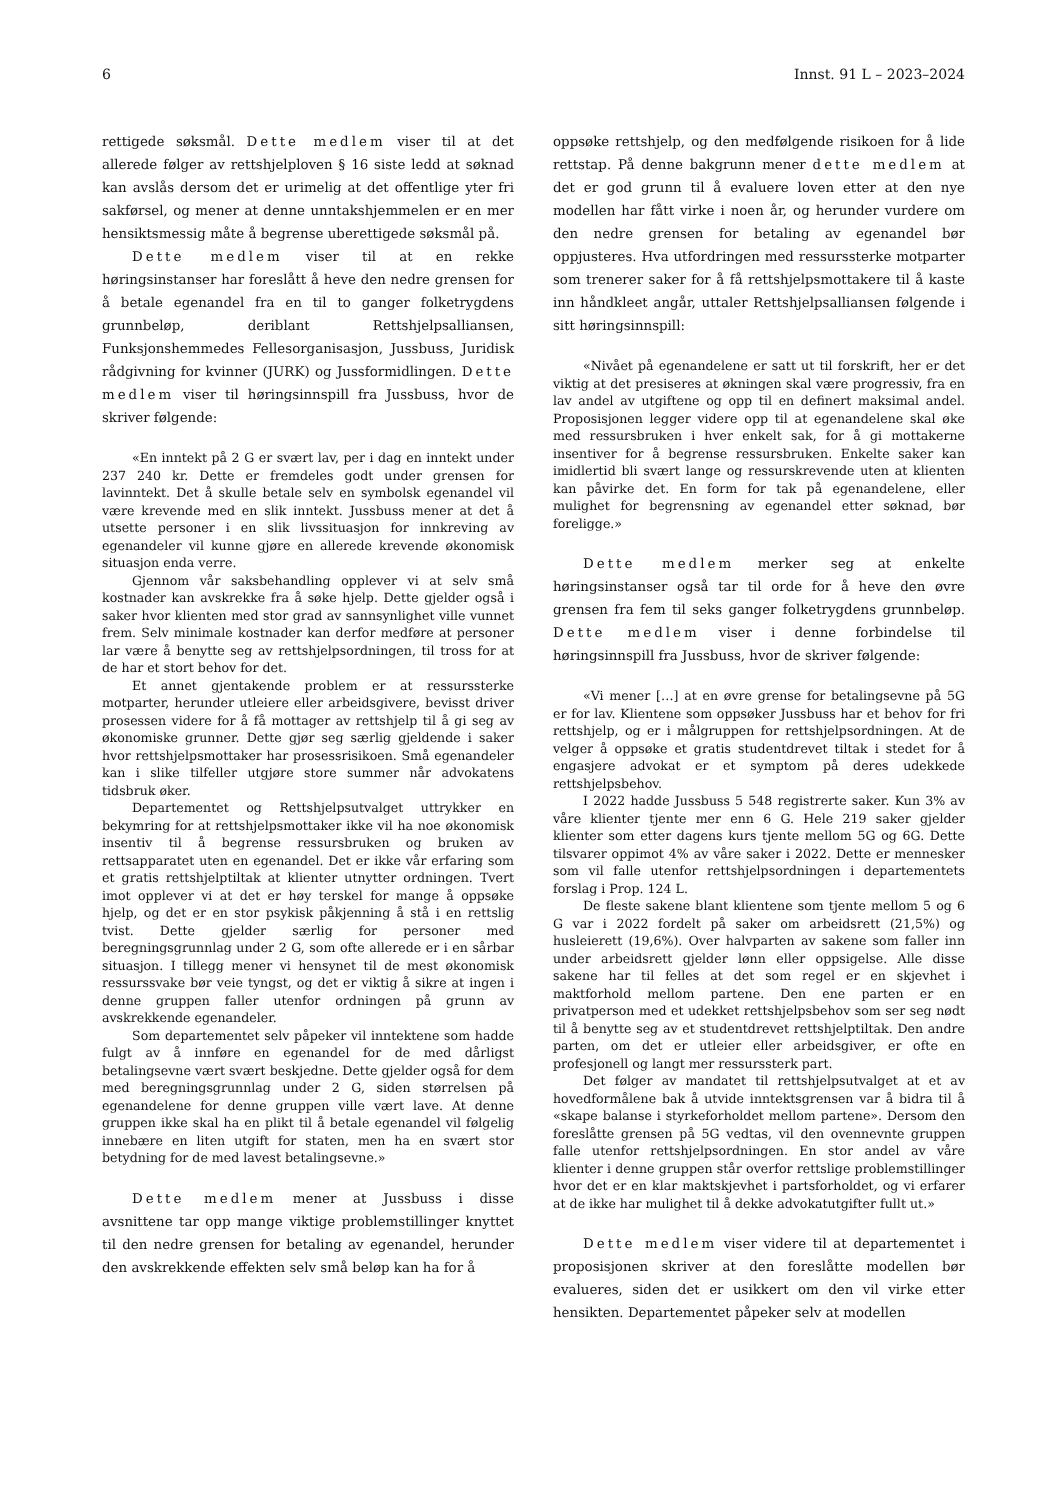6 Innst. 91 L – 2023–2024
rettigede søksmål. Dette medlem viser til at det allerede følger av rettshjelploven § 16 siste ledd at søknad kan avslås dersom det er urimelig at det offentlige yter fri sakførsel, og mener at denne unntakshjemmelen er en mer hensiktsmessig måte å begrense uberettigede søksmål på.
Dette medlem viser til at en rekke høringsinstanser har foreslått å heve den nedre grensen for å betale egenandel fra en til to ganger folketrygdens grunnbeløp, deriblant Rettshjelpsalliansen, Funksjonshemmedes Fellesorganisasjon, Jussbuss, Juridisk rådgivning for kvinner (JURK) og Jussformidlingen. Dette medlem viser til høringsinnspill fra Jussbuss, hvor de skriver følgende:
«En inntekt på 2 G er svært lav, per i dag en inntekt under 237 240 kr. Dette er fremdeles godt under grensen for lavinntekt. Det å skulle betale selv en symbolsk egenandel vil være krevende med en slik inntekt. Jussbuss mener at det å utsette personer i en slik livssituasjon for innkreving av egenandeler vil kunne gjøre en allerede krevende økonomisk situasjon enda verre.
Gjennom vår saksbehandling opplever vi at selv små kostnader kan avskrekke fra å søke hjelp. Dette gjelder også i saker hvor klienten med stor grad av sannsynlighet ville vunnet frem. Selv minimale kostnader kan derfor medføre at personer lar være å benytte seg av rettshjelpsordningen, til tross for at de har et stort behov for det.
Et annet gjentakende problem er at ressurssterke motparter, herunder utleiere eller arbeidsgivere, bevisst driver prosessen videre for å få mottager av rettshjelp til å gi seg av økonomiske grunner. Dette gjør seg særlig gjeldende i saker hvor rettshjelpsmottaker har prosessrisikoen. Små egenandeler kan i slike tilfeller utgjøre store summer når advokatens tidsbruk øker.
Departementet og Rettshjelpsutvalget uttrykker en bekymring for at rettshjelpsmottaker ikke vil ha noe økonomisk insentiv til å begrense ressursbruken og bruken av rettsapparatet uten en egenandel. Det er ikke vår erfaring som et gratis rettshjelptiltak at klienter utnytter ordningen. Tvert imot opplever vi at det er høy terskel for mange å oppsøke hjelp, og det er en stor psykisk påkjenning å stå i en rettslig tvist. Dette gjelder særlig for personer med beregningsgrunnlag under 2 G, som ofte allerede er i en sårbar situasjon. I tillegg mener vi hensynet til de mest økonomisk ressurssvake bør veie tyngst, og det er viktig å sikre at ingen i denne gruppen faller utenfor ordningen på grunn av avskrekkende egenandeler.
Som departementet selv påpeker vil inntektene som hadde fulgt av å innføre en egenandel for de med dårligst betalingsevne vært svært beskjedne. Dette gjelder også for dem med beregningsgrunnlag under 2 G, siden størrelsen på egenandelene for denne gruppen ville vært lave. At denne gruppen ikke skal ha en plikt til å betale egenandel vil følgelig innebære en liten utgift for staten, men ha en svært stor betydning for de med lavest betalingsevne.»
Dette medlem mener at Jussbuss i disse avsnittene tar opp mange viktige problemstillinger knyttet til den nedre grensen for betaling av egenandel, herunder den avskrekkende effekten selv små beløp kan ha for å
oppsøke rettshjelp, og den medfølgende risikoen for å lide rettstap. På denne bakgrunn mener dette medlem at det er god grunn til å evaluere loven etter at den nye modellen har fått virke i noen år, og herunder vurdere om den nedre grensen for betaling av egenandel bør oppjusteres. Hva utfordringen med ressurssterke motparter som trenerer saker for å få rettshjelpsmottakere til å kaste inn håndkleet angår, uttaler Rettshjelpsalliansen følgende i sitt høringsinnspill:
«Nivået på egenandelene er satt ut til forskrift, her er det viktig at det presiseres at økningen skal være progressiv, fra en lav andel av utgiftene og opp til en definert maksimal andel. Proposisjonen legger videre opp til at egenandelene skal øke med ressursbruken i hver enkelt sak, for å gi mottakerne insentiver for å begrense ressursbruken. Enkelte saker kan imidlertid bli svært lange og ressurskrevende uten at klienten kan påvirke det. En form for tak på egenandelene, eller mulighet for begrensning av egenandel etter søknad, bør foreligge.»
Dette medlem merker seg at enkelte høringsinstanser også tar til orde for å heve den øvre grensen fra fem til seks ganger folketrygdens grunnbeløp. Dette medlem viser i denne forbindelse til høringsinnspill fra Jussbuss, hvor de skriver følgende:
«Vi mener […] at en øvre grense for betalingsevne på 5G er for lav. Klientene som oppsøker Jussbuss har et behov for fri rettshjelp, og er i målgruppen for rettshjelpsordningen. At de velger å oppsøke et gratis studentdrevet tiltak i stedet for å engasjere advokat er et symptom på deres udekkede rettshjelpsbehov.
I 2022 hadde Jussbuss 5 548 registrerte saker. Kun 3% av våre klienter tjente mer enn 6 G. Hele 219 saker gjelder klienter som etter dagens kurs tjente mellom 5G og 6G. Dette tilsvarer oppimot 4% av våre saker i 2022. Dette er mennesker som vil falle utenfor rettshjelpsordningen i departementets forslag i Prop. 124 L.
De fleste sakene blant klientene som tjente mellom 5 og 6 G var i 2022 fordelt på saker om arbeidsrett (21,5%) og husleierett (19,6%). Over halvparten av sakene som faller inn under arbeidsrett gjelder lønn eller oppsigelse. Alle disse sakene har til felles at det som regel er en skjevhet i maktforhold mellom partene. Den ene parten er en privatperson med et udekket rettshjelpsbehov som ser seg nødt til å benytte seg av et studentdrevet rettshjelptiltak. Den andre parten, om det er utleier eller arbeidsgiver, er ofte en profesjonell og langt mer ressurssterk part.
Det følger av mandatet til rettshjelpsutvalget at et av hovedformålene bak å utvide inntektsgrensen var å bidra til å «skape balanse i styrkeforholdet mellom partene». Dersom den foreslåtte grensen på 5G vedtas, vil den ovennevnte gruppen falle utenfor rettshjelpsordningen. En stor andel av våre klienter i denne gruppen står overfor rettslige problemstillinger hvor det er en klar maktskjevhet i partsforholdet, og vi erfarer at de ikke har mulighet til å dekke advokatutgifter fullt ut.»
Dette medlem viser videre til at departementet i proposisjonen skriver at den foreslåtte modellen bør evalueres, siden det er usikkert om den vil virke etter hensikten. Departementet påpeker selv at modellen